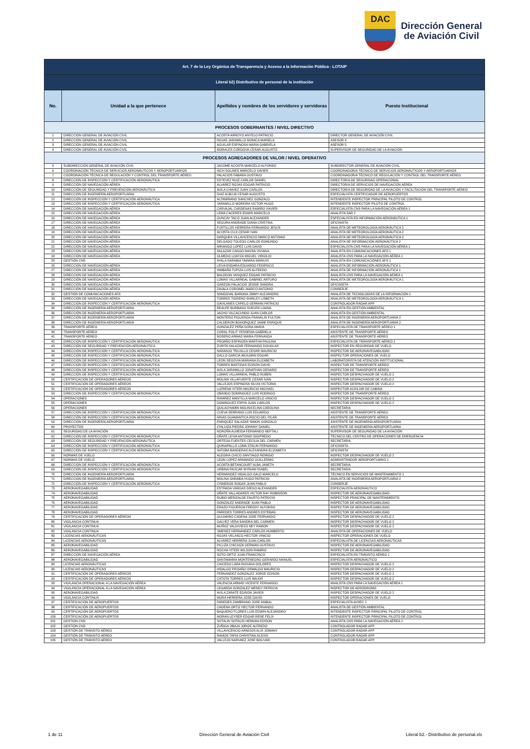DAC
Dirección General
de Aviación Civil
| Art. 7 de la Ley Orgánica de Transparencia y Acceso a la Información Pública - LOTAIP | | | |
| Literal b2) Distributivo de personal de la institución | | | |
| No. | Unidad a la que pertenece | Apellidos y nombres de los servidores y servidoras | Puesto Institucional |
| PROCESOS GOBERNANTES / NIVEL DIRECTIVO | | | |
| 1 | DIRECCIÓN GENERAL DE AVIACIÓN CIVIL | ACOSTA ARROYO ANYELO PATRICIO | DIRECTOR GENERAL DE AVIACIÓN CIVIL |
| 2 | DIRECCIÓN GENERAL DE AVIACIÓN CIVIL | ROJAS JARAMILLO MONICA MARIELA | ASESOR 4 |
| 3 | DIRECCIÓN GENERAL DE AVIACIÓN CIVIL | AGUILAR ESPINOSA MARIA GABRIELA | ASESOR 5 |
| 4 | DIRECCIÓN GENERAL DE AVIACIÓN CIVIL | MORALES CORDOVA CESAR AUGUSTO | SUPERVISOR DE SEGURIDAD DE LA AVIACIÓN |
| PROCESOS AGREGADORES DE VALOR / NIVEL OPERATIVO | | | |
| 5 | SUBDIRECCIÓN GENERAL DE AVIACIÓN CIVIL | JACOME ACOSTA MARCELO ALFONSO | SUBDIRECTOR GENERAL DE AVIACIÓN CIVIL |
| 6 | COORDINACIÓN TÉCNICA DE SERVICIOS AERONÁUTICOS Y AEROPORTUARIOS | ISCH SOLINES MARCELO XAVIER | COORDINADOR/A TÉCNICO DE SERVICIOS AERONÁUTICOS Y AEROPORTUARIOS |
| 7 | COORDINACIÓN TÉCNICA DE REGULACIÓN Y CONTROL DEL TRANSPORTE AÉREO | PALACIOS FABARA GUSTAVO | COORDINADOR/A TÉCNICO DE REGULACIÓN Y CONTROL DEL TRANSPORTE AÉREO |
| 8 | DIRECCIÓN DE INSPECCIÓN Y CERTIFICACIÓN AERONÁUTICA | ESTEVEZ RUIZ CARLOS DANIEL | DIRECTOR/A DE SEGURIDAD OPERACIONAL |
| 9 | DIRECCIÓN DE NAVEGACIÓN AÉREA | ALVAREZ ROJAS EDGAR PATRICIO | DIRECTOR/A DE SERVICIOS DE NAVEGACIÓN AÉREA |
| 10 | DIRECCIÓN DE SEGURIDAD Y PREVENCIÓN AERONÁUTICA | AVILA CHAVEZ JUAN CARLOS | DIRECTOR/A DE SEGURIDAD DE LA AVIACIÓN Y FACILITACIÓN DEL TRANSPORTE AÉREO |
| 11 | DIRECCIÓN DE INGENIERÍA AEROPORTUARIA | DIAZ ALBUJA CESAR AUGUSTO | ESPECIALISTA CERTIFICADOR DE AEROPUERTOS |
| 12 | DIRECCIÓN DE INSPECCIÓN Y CERTIFICACIÓN AERONÁUTICA | ALTAMIRANO SANCHEZ GONZALO | INTENDENTE INSPECTOR PRINCIPAL PILOTO DE CONTROL |
| 13 | DIRECCIÓN DE INSPECCIÓN Y CERTIFICACIÓN AERONÁUTICA | JARAMILLO MOREIRA VICTOR HUGO | INTENDENTE INSPECTOR PILOTO DE CONTROL |
| 14 | DIRECCIÓN DE NAVEGACIÓN AÉREA | CARVAJAL CARDENAS RAMIRO XAVIER | ESPECIALISTA CNS PARA LA NAVEGACIÓN AÉREA 1 |
| 15 | DIRECCIÓN DE NAVEGACIÓN AÉREA | LEMA CACERES EDWIN MARCELO | ANALISTA SAR 2 |
| 16 | DIRECCIÓN DE NAVEGACIÓN AÉREA | GUNCAY TACO JUAN ALEXANDER | ESPECIALISTA EN INFORMACIÓN AERONÁUTICA 1 |
| 17 | DIRECCIÓN DE NAVEGACIÓN AÉREA | SEGURA ANDRADE DIANA CRISTINA | OFICINISTA |
| 18 | DIRECCIÓN DE NAVEGACIÓN AÉREA | FUSTILLOS HERRERA FERNANDO JESUS | ANALISTA DE METEOROLOGÍA AERONÁUTICA 2 |
| 19 | DIRECCIÓN DE NAVEGACIÓN AÉREA | ACOSTA CUJI CESAR IVAN | ANALISTA DE METEOROLOGÍA AERONÁUTICA 2 |
| 20 | DIRECCIÓN DE NAVEGACIÓN AÉREA | DARQUEA VILLAVICENCIO MARCO ANTONIO | ANALISTA DE METEOROLOGÍA AERONÁUTICA 2 |
| 21 | DIRECCIÓN DE NAVEGACIÓN AÉREA | DELGADO TOLEDO CARLOS EDMUNDO | ANALISTA DE INFORMACIÓN AERONÁUTICA 2 |
| 22 | DIRECCIÓN DE NAVEGACIÓN AÉREA | MINANGO LOPEZ LUIS DAVID | ESPECIALISTA CNS PARA LA NAVEGACIÓN AÉREA 1 |
| 23 | DIRECCIÓN DE NAVEGACIÓN AÉREA | SALAZAR CANGO MAYRA VIVIANA | ANALISTA EN COMUNICACIONES AFS 1 |
| 24 | DIRECCIÓN DE NAVEGACIÓN AÉREA | OLMEDO LOAYZA MIGUEL VIRGILIO | ANALISTA CNS PARA LA NAVEGACIÓN AÉREA 1 |
| 25 | GESTIÓN CNS | AYALA SARABIA TAMARA MARIUXI | ANALISTA EN COMUNICACIONES AFS 1 |
| 26 | DIRECCIÓN DE NAVEGACIÓN AÉREA | LEIVA ENDARA EDUARDO FEDERICO | ANALISTA DE INFORMACIÓN AERONÁUTICA 1 |
| 27 | DIRECCIÓN DE NAVEGACIÓN AÉREA | SIMBAÑA TUPIZA LUIS ALFREDO | ANALISTA DE INFORMACIÓN AERONÁUTICA 1 |
| 28 | DIRECCIÓN DE NAVEGACIÓN AÉREA | BALDEON VASQUEZ EDGAR PATRICIO | ANALISTA CNS PARA LA NAVEGACIÓN AÉREA 1 |
| 29 | DIRECCIÓN DE NAVEGACIÓN AÉREA | LOMAS VILLARREAL GABRIEL ARTURO | ANALISTA DE METEOROLOGÍA AERONÁUTICA 1 |
| 30 | DIRECCIÓN DE NAVEGACIÓN AÉREA | GARZON PALACIOS JESSIE SANDRA | OFICINISTA |
| 31 | DIRECCIÓN DE NAVEGACIÓN AÉREA | ZAVALA CORONEL MARCO ANTONIO | CONSERJE |
| 32 | GESTIÓN DE COMUNICACIONES AFS | SANDOVAL BARONA JIMMY ALEJANDRO | ANALISTA DE TECNOLOGÍAS DE LA INFORMACIÓN 1 |
| 33 | DIRECCIÓN DE NAVEGACIÓN AÉREA | TORRES TIGRERO SHIRLEY LISBETH | ANALISTA DE METEOROLOGÍA AERONÁUTICA 1 |
| 34 | DIRECCIÓN DE INSPECCIÓN Y CERTIFICACIÓN AERONÁUTICA | GAVILANES CAPELO GERMAN PATRICIO | CONTROLADOR RADAR APP |
| 35 | DIRECCIÓN DE INGENIERÍA AEROPORTUARIA | REALPE BURBANO SUELEN LOANA | ANALISTA EN GESTIÓN AMBIENTAL |
| 36 | DIRECCIÓN DE INGENIERÍA AEROPORTUARIA | JACHO VILCACUNDO JUAN CARLOS | ANALISTA EN GESTIÓN AMBIENTAL |
| 37 | DIRECCIÓN DE INGENIERÍA AEROPORTUARIA | MONTERO FIGUEROA FRANKLIN FULTON | ANALISTA DE INGENIERÍA AEROPORTUARIA 2 |
| 38 | DIRECCIÓN DE INGENIERÍA AEROPORTUARIA | CALDERON BOHORQUEZ JAIME ENRIQUE | ANALISTA DE INGENIERÍA AEROPORTUARIA 2 |
| 39 | TRANSPORTE AÉREO | GONZALEZ PEÑA DORA MARIA | ESPECIALISTA DE TRANSPORTE AÉREO 1 |
| 40 | TRANSPORTE AÉREO | CORAL POLIT YESSENIA GABRIELA | ASISTENTE DE TRANSPORTE AÉREO |
| 41 | TRANSPORTE AÉREO | ROSERO ARMAS MARIA FERNANDA | ASISTENTE DE TRANSPORTE AÉREO |
| 42 | DIRECCIÓN DE INSPECCIÓN Y CERTIFICACIÓN AERONÁUTICA | PROAÑO ESPINOSA MARTHA PAULINA | ESPECIALISTA DE TRANSPORTE AÉREO 1 |
| 43 | DIRECCIÓN DE SEGURIDAD Y PREVENCIÓN AERONÁUTICA | ZURITA SALAZAR FERNANDO DOUGLAS | INSPECTOR EN SEGURIDAD DE VUELO |
| 44 | DIRECCIÓN DE INSPECCIÓN Y CERTIFICACIÓN AERONÁUTICA | NARANJO TRUJILLO CESAR MAURICIO | INSPECTOR DE AERONAVEGABILIDAD |
| 45 | DIRECCIÓN DE INSPECCIÓN Y CERTIFICACIÓN AERONÁUTICA | GALLO GARCIA WUILMAN EDGAR | INSPECTOR OPERACIONES DE VUELO |
| 46 | DIRECCIÓN DE INSPECCIÓN Y CERTIFICACIÓN AERONÁUTICA | LEON SEGOVIA MARIANA ELIZABETH | LABORATORISTA DE ATENCIÓN INSTITUCIONAL |
| 47 | DIRECCIÓN DE INSPECCIÓN Y CERTIFICACIÓN AERONÁUTICA | TORRES BASTIDAS EDISON DAVID | INSPECTOR DE TRANSPORTE AÉREO |
| 48 | DIRECCIÓN DE INSPECCIÓN Y CERTIFICACIÓN AERONÁUTICA | AVILA JARAMILLO JONATHAN GENARO | INSPECTOR DE TRANSPORTE AÉREO |
| 49 | DIRECCIÓN DE INSPECCIÓN Y CERTIFICACIÓN AERONÁUTICA | LOMAS VILLARREAL PABLO RUBEN | INSPECTOR DESPACHADOR DE VUELO 2 |
| 50 | CERTIFICACIÓN DE OPERADORES AÉREOS | MOLINA VILLAFUERTE CESAR IVAN | INSPECTOR DESPACHADOR DE VUELO 2 |
| 51 | CERTIFICACIÓN DE OPERADORES AÉREOS | VALLEJOS ESPINOSA SILVIA VICTORIA | INSPECTOR DESPACHADOR DE VUELO 2 |
| 52 | CERTIFICACIÓN DE OPERADORES AÉREOS | LLERENA VITERI MAURICIO MICHAEL | INSPECTOR AUXILIAR DE CABINA |
| 53 | DIRECCIÓN DE INSPECCIÓN Y CERTIFICACIÓN AERONÁUTICA | OBANDO DOMINGUEZ LUIS RODRIGO | INSPECTOR DE TRANSPORTE AÉREO |
| 54 | OPERACIONES | RAMIREZ MANTILLA MARCELO VINICIO | INSPECTOR DESPACHADOR DE VUELO 2 |
| 55 | OPERACIONES | DOMINGUEZ ESPIN JUAN CARLOS | INSPECTOR DESPACHADOR DE VUELO 2 |
| 56 | OPERACIONES | QUILACHAMIN MOLINA ELINA CAROLINA | SECRETARIA |
| 57 | DIRECCIÓN DE INSPECCIÓN Y CERTIFICACIÓN AERONÁUTICA | CUEVA SERRANO LUIS EDUARDO | ASISTENTE DE TRANSPORTE AÉREO |
| 58 | DIRECCIÓN DE INSPECCIÓN Y CERTIFICACIÓN AERONÁUTICA | ARIAS GUAMANTICA ROCIO DEL PILAR | ASISTENTE DE TRANSPORTE AÉREO |
| 59 | DIRECCIÓN DE INGENIERÍA AEROPORTUARIA | ENRIQUEZ SALAZAR SIMON GONZALO | ASISTENTE DE INGENIERÍA AEROPORTUARIA |
| 60 | PROYECTOS | CHILUIZA PIEDRA JOHNNY DANIEL | ASISTENTE DE INGENIERÍA AEROPORTUARIA |
| 61 | SEGURIDAD DE LA AVIACIÓN | NOROÑA ALMEIDA FERNANDO NEPTALI | SUPERVISOR DE SEGURIDAD DE LA AVIACIÓN |
| 62 | DIRECCIÓN DE INSPECCIÓN Y CERTIFICACIÓN AERONÁUTICA | OÑATE LEIVA ANTONIO SIGIFREDO | TÉCNICO DEL CENTRO DE OPERACIONES DE EMERGENCIA |
| 63 | DIRECCIÓN DE SEGURIDAD Y PREVENCIÓN AERONÁUTICA | ORTEGA FUENTES CECILIA DEL CARMEN | SECRETARIA |
| 64 | DIRECCIÓN DE INSPECCIÓN Y CERTIFICACIÓN AERONÁUTICA | QUINAPALLO LOMA STALIN FERNANDO | OFICINISTA |
| 65 | DIRECCIÓN DE INSPECCIÓN Y CERTIFICACIÓN AERONÁUTICA | SATOBA BANDERAS ALEXANDRA ELIZABETH | OFICINISTA |
| 66 | NORMAS DE VUELO | ALEGRIA CHICO SANTIAGO REMIGIO | INSPECTOR DESPACHADOR DE VUELO 2 |
| 67 | NORMAS DE VUELO | LEON LOPEZ ARMANDO GUILLERMO | ADMINISTRADOR AEROPORTUARIO 1 |
| 68 | DIRECCIÓN DE INSPECCIÓN Y CERTIFICACIÓN AERONÁUTICA | ACOSTA BETANCOURT ALBA JANETH | SECRETARIA |
| 69 | DIRECCIÓN DE INSPECCIÓN Y CERTIFICACIÓN AERONÁUTICA | URBINA PAUCAR MYRIAM ISABEL | SECRETARIA |
| 70 | DIRECCIÓN DE INGENIERÍA AEROPORTUARIA | HERNANDEZ HIDALGO GALO MARCELO | TÉCNICO EN SERVICIOS DE MANTENIMIENTO 1 |
| 71 | DIRECCIÓN DE INGENIERÍA AEROPORTUARIA | MOLINA SARABIA HUGO PATRICIO | ANALISTA DE INGENIERÍA AEROPORTUARIA 2 |
| 72 | DIRECCIÓN DE INSPECCIÓN Y CERTIFICACIÓN AERONÁUTICA | CISNEROS RODAS JUAN PABLO | CONSERJE |
| 73 | AERONAVEGABILIDAD | ESTRADA VARGAS DIEGO ALEXANDER | ESPECIALISTA AERONÁUTICO |
| 74 | AERONAVEGABILIDAD | OÑATE VALLADARES VICTOR RAY ROBINSON | INSPECTOR DE AERONAVEGABILIDAD |
| 75 | AERONAVEGABILIDAD | RUBIO MERIZALDE FAUSTO PATRICIO | INSPECTOR PRINCIPAL DE MANTENIMIENTO |
| 76 | AERONAVEGABILIDAD | GONZALEZ ANDRADE JUAN PABLO | INSPECTOR DE AERONAVEGABILIDAD |
| 77 | AERONAVEGABILIDAD | ERAZO FIGUEROA FREDDY ALFONSO | INSPECTOR DE AERONAVEGABILIDAD |
| 78 | AERONAVEGABILIDAD | PAREDES TORRES ANDRES ESTEBAN | INSPECTOR DE AERONAVEGABILIDAD |
| 79 | CERTIFICACIÓN DE OPERADORES AÉREOS | GUIJARRO CADENA JOSE FERNANDO | INSPECTOR DESPACHADOR DE VUELO 2 |
| 80 | VIGILANCIA CONTINUA | GALVEZ VERA SANDRA DEL CARMEN | INSPECTOR DESPACHADOR DE VUELO 2 |
| 81 | VIGILANCIA CONTINUA | MUÑOZ VALDIVIEZO NEY RAMON | INSPECTOR DESPACHADOR DE VUELO 2 |
| 82 | VIGILANCIA CONTINUA | JIMENEZ HERNANDEZ CARLOS HUMBERTO | ANALISTA DE OPERACIONES DE VUELO |
| 83 | LICENCIAS AERONÁUTICAS | ROJAS VELASCO HECTOR VINICIO | INSPECTOR OPERACIONES DE VUELO |
| 84 | LICENCIAS AERONÁUTICAS | ALVAREZ HERRERA JUAN CARLOS | ESPECIALISTA DE LICENCIAS AERONÁUTICAS |
| 85 | AERONAVEGABILIDAD | PILLIZA CHICAIZA GERMAN GUSTAVO | INSPECTOR DE AERONAVEGABILIDAD |
| 86 | AERONAVEGABILIDAD | ROCHA VITERI WILSON RAMIRO | INSPECTOR DE AERONAVEGABILIDAD |
| 87 | DIRECCIÓN DE NAVEGACIÓN AÉREA | SOTO ORTIZ JUAN FRANCISCO | ESPECIALISTA EN TRÁNSITO AÉREO 1 |
| 88 | AERONAVEGABILIDAD | SANTAMARIA MONTENEGRO GERARDO MANUEL | ESPECIALISTA AERONÁUTICO |
| 89 | LICENCIAS AERONÁUTICAS | CAICEDO LARA ROXANA DOLORES | INSPECTOR DESPACHADOR DE VUELO 2 |
| 90 | LICENCIAS AERONÁUTICAS | HIDALGO PROAÑO OSWALDO MAURICIO | INSPECTOR DESPACHADOR DE VUELO 2 |
| 91 | CERTIFICACIÓN DE OPERADORES AÉREOS | FERNANDEZ GONZALEZ JORGE EDISON | INSPECTOR DESPACHADOR DE VUELO 2 |
| 92 | CERTIFICACIÓN DE OPERADORES AÉREOS | CATOTA TORRES LUIS WILKIR | INSPECTOR DESPACHADOR DE VUELO 2 |
| 93 | VIGILANCIA OPERACIONAL A LA NAVEGACIÓN AÉREA | VALENCIA ARMAS VICENTE FERNANDO | ANALISTA CNS PARA LA NAVEGACIÓN AÉREA 1 |
| 94 | VIGILANCIA OPERACIONAL A LA NAVEGACIÓN AÉREA | LEGARDA GONZALEZ WENDY PATRICIA | INSPECTOR DE AERÓDROMO |
| 95 | AERONAVEGABILIDAD | AVILA ZARATE EDISON JAVIER | INSPECTOR DESPACHADOR DE VUELO 2 |
| 96 | VIGILANCIA CONTINUA | MORA HERRERA JOSE DAVID | INSPECTOR OPERACIONES DE VUELO |
| 97 | CERTIFICACIÓN DE AEROPUERTOS | PAREDES ZAMBRANO JOSE ANIBAL | ESPECIALISTA AVSEC 1 |
| 98 | CERTIFICACIÓN DE AEROPUERTOS | CADENA ORTIZ HECTOR FERNANDO | ANALISTA DE GESTIÓN AMBIENTAL |
| 99 | CERTIFICACIÓN DE AEROPUERTOS | BAQUERO FLORES LUIS EDWIN ALEJANDRO | INTENDENTE INSPECTOR PRINCIPAL PILOTO DE CONTROL |
| 100 | CERTIFICACIÓN DE AEROPUERTOS | MORAN LEYSER EDGAR RENE FELIX | INTENDENTE INSPECTOR PRINCIPAL PILOTO DE CONTROL |
| 101 | GESTIÓN CNS | SOTALIN SOTALIN HERNAN EDISON | ANALISTA CNS PARA LA NAVEGACIÓN AÉREA 1 |
| 102 | GESTIÓN CNS | ZUÑIGA JIBAJA JORGE ALFREDO | CONTROLADOR RADAR APP |
| 103 | GESTIÓN DE TRÁNSITO AÉREO | VILLAVICENCIO ARMIJOS ALIS JOWANY | CONTROLADOR RADAR APP |
| 104 | GESTIÓN DE TRÁNSITO AÉREO | RAMOS TAPIA CHRISTIAN ALEXIS | CONTROLADOR RADAR APP |
| 105 | GESTIÓN DE TRÁNSITO AÉREO | VALLEJO NARVAEZ JOSE BOLIVAR | CONTROLADOR RADAR APP |
1 de 11 Dirección General de Aviación Civil Literal b2.- Distributivo de personal.xls